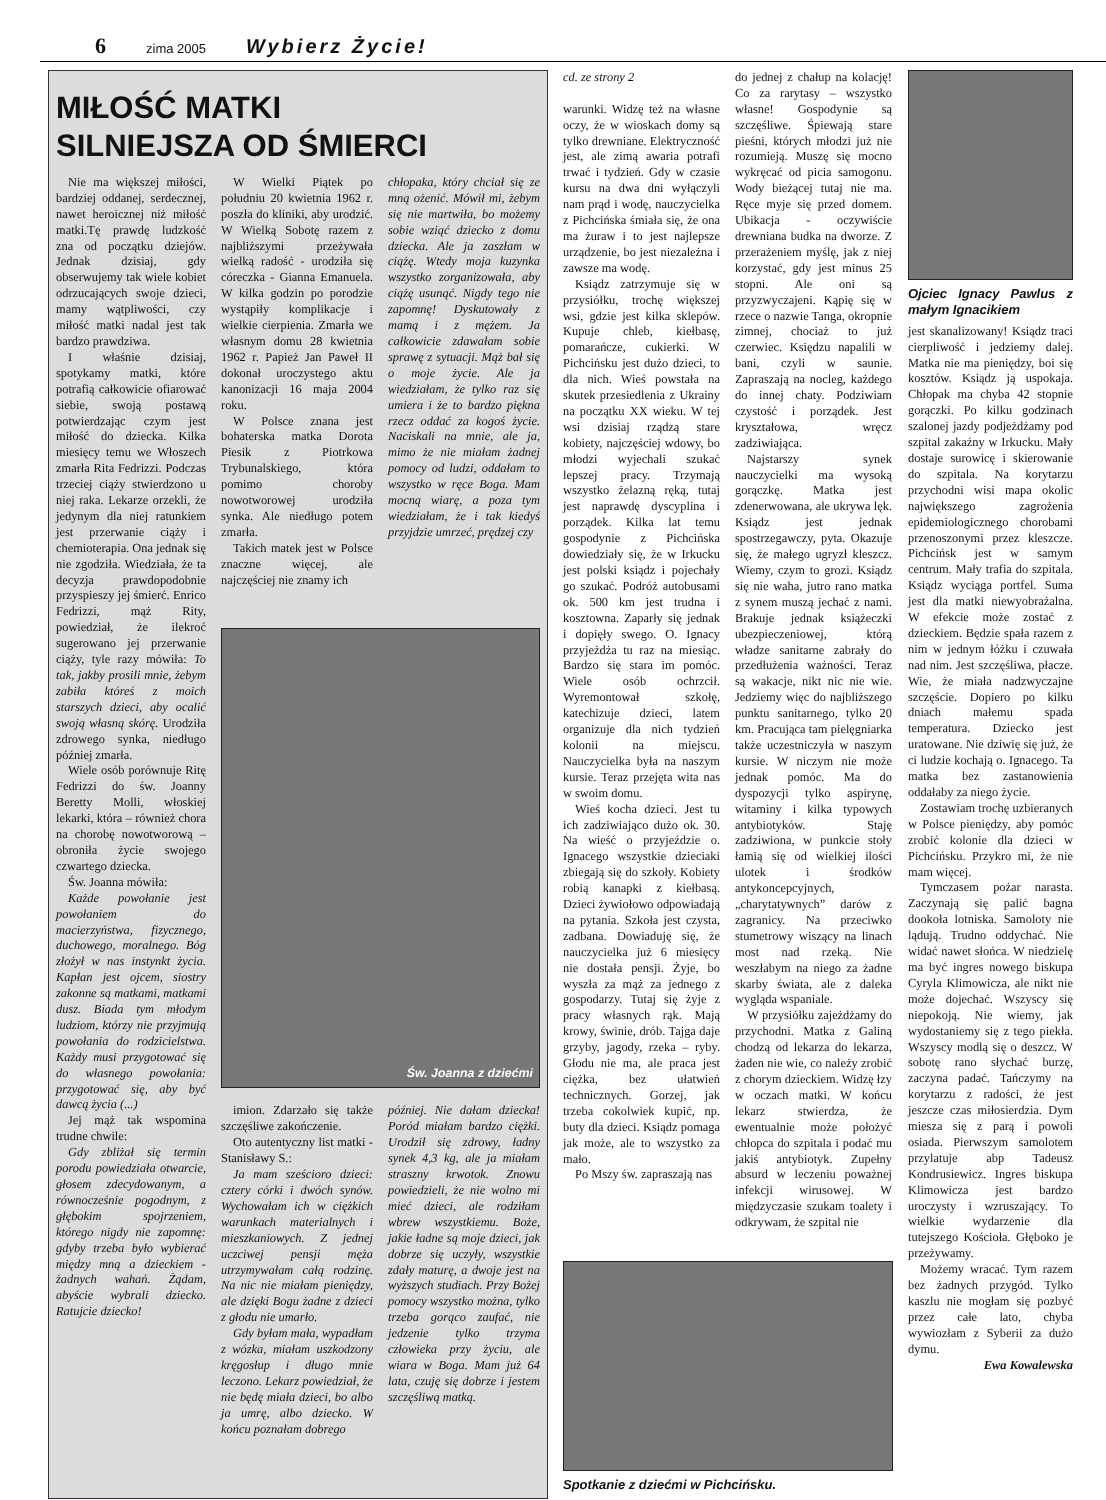6 zima 2005 Wybierz Życie!
MIŁOŚĆ MATKI
SILNIEJSZA OD ŚMIERCI
Nie ma większej miłości, bardziej oddanej, serdecznej, nawet heroicznej niż miłość matki.Tę prawdę ludzkość zna od początku dziejów. Jednak dzisiaj, gdy obserwujemy tak wiele kobiet odrzucających swoje dzieci, mamy wątpliwości, czy miłość matki nadal jest tak bardzo prawdziwa.
I właśnie dzisiaj, spotykamy matki, które potrafią całkowicie ofiarować siebie, swoją postawą potwierdzając czym jest miłość do dziecka. Kilka miesięcy temu we Włoszech zmarła Rita Fedrizzi. Podczas trzeciej ciąży stwierdzono u niej raka. Lekarze orzekli, że jedynym dla niej ratunkiem jest przerwanie ciąży i chemioterapia. Ona jednak się nie zgodziła. Wiedziała, że ta decyzja prawdopodobnie przyspieszy jej śmierć. Enrico Fedrizzi, mąż Rity, powiedział, że ilekroć sugerowano jej przerwanie ciąży, tyle razy mówiła: To tak, jakby prosili mnie, żebym zabiła któreś z moich starszych dzieci, aby ocalić swoją własną skórę. Urodziła zdrowego synka, niedługo później zmarła.
Wiele osób porównuje Ritę Fedrizzi do św. Joanny Beretty Molli, włoskiej lekarki, która – również chora na chorobę nowotworową – obroniła życie swojego czwartego dziecka.
Św. Joanna mówiła:
Każde powołanie jest powołaniem do macierzyństwa, fizycznego, duchowego, moralnego. Bóg złożył w nas instynkt życia. Kapłan jest ojcem, siostry zakonne są matkami, matkami dusz. Biada tym młodym ludziom, którzy nie przyjmują powołania do rodzicielstwa. Każdy musi przygotować się do własnego powołania: przygotować się, aby być dawcą życia (...)
Jej mąż tak wspomina trudne chwile:
Gdy zbliżał się termin porodu powiedziała otwarcie, głosem zdecydowanym, a równocześnie pogodnym, z głębokim spojrzeniem, którego nigdy nie zapomnę: gdyby trzeba było wybierać między mną a dzieckiem - żadnych wahań. Żądam, abyście wybrali dziecko. Ratujcie dziecko!
W Wielki Piątek po południu 20 kwietnia 1962 r. poszła do kliniki, aby urodzić. W Wielką Sobotę razem z najbliższymi przeżywała wielką radość - urodziła się córeczka - Gianna Emanuela. W kilka godzin po porodzie wystąpiły komplikacje i wielkie cierpienia. Zmarła we własnym domu 28 kwietnia 1962 r. Papież Jan Paweł II dokonał uroczystego aktu kanonizacji 16 maja 2004 roku.
W Polsce znana jest bohaterska matka Dorota Piesik z Piotrkowa Trybunalskiego, która pomimo choroby nowotworowej urodziła synka. Ale niedługo potem zmarła.
Takich matek jest w Polsce znaczne więcej, ale najczęściej nie znamy ich
chłopaka, który chciał się ze mną ożenić. Mówił mi, żebym się nie martwiła, bo możemy sobie wziąć dziecko z domu dziecka. Ale ja zaszłam w ciążę. Wtedy moja kuzynka wszystko zorganizowała, aby ciążę usunąć. Nigdy tego nie zapomnę! Dyskutowały z mamą i z mężem. Ja całkowicie zdawałam sobie sprawę z sytuacji. Mąż bał się o moje życie. Ale ja wiedziałam, że tylko raz się umiera i że to bardzo piękna rzecz oddać za kogoś życie. Naciskali na mnie, ale ja, mimo że nie miałam żadnej pomocy od ludzi, oddałam to wszystko w ręce Boga. Mam mocną wiarę, a poza tym wiedziałam, że i tak kiedyś przyjdzie umrzeć, prędzej czy
Św. Joanna z dziećmi
imion. Zdarzało się także szczęśliwe zakończenie.
Oto autentyczny list matki - Stanisławy S.:
Ja mam sześcioro dzieci: cztery córki i dwóch synów. Wychowałam ich w ciężkich warunkach materialnych i mieszkaniowych. Z jednej uczciwej pensji męża utrzymywałam całą rodzinę. Na nic nie miałam pieniędzy, ale dzięki Bogu żadne z dzieci z głodu nie umarło.
Gdy byłam mała, wypadłam z wózka, miałam uszkodzony kręgosłup i długo mnie leczono. Lekarz powiedział, że nie będę miała dzieci, bo albo ja umrę, albo dziecko. W końcu poznałam dobrego
później. Nie dałam dziecka! Poród miałam bardzo ciężki. Urodził się zdrowy, ładny synek 4,3 kg, ale ja miałam straszny krwotok. Znowu powiedzieli, że nie wolno mi mieć dzieci, ale rodziłam wbrew wszystkiemu. Boże, jakie ładne są moje dzieci, jak dobrze się uczyły, wszystkie zdały maturę, a dwoje jest na wyższych studiach. Przy Bożej pomocy wszystko można, tylko trzeba gorąco zaufać, nie jedzenie tylko trzyma człowieka przy życiu, ale wiara w Boga. Mam już 64 lata, czuję się dobrze i jestem szczęśliwą matką.
cd. ze strony 2
warunki. Widzę też na własne oczy, że w wioskach domy są tylko drewniane. Elektryczność jest, ale zimą awaria potrafi trwać i tydzień. Gdy w czasie kursu na dwa dni wyłączyli nam prąd i wodę, nauczycielka z Pichcińska śmiała się, że ona ma żuraw i to jest najlepsze urządzenie, bo jest niezależna i zawsze ma wodę.
Ksiądz zatrzymuje się w przysiółku, trochę większej wsi, gdzie jest kilka sklepów. Kupuje chleb, kiełbasę, pomarańcze, cukierki. W Pichcińsku jest dużo dzieci, to dla nich. Wieś powstała na skutek przesiedlenia z Ukrainy na początku XX wieku. W tej wsi dzisiaj rządzą stare kobiety, najczęściej wdowy, bo młodzi wyjechali szukać lepszej pracy. Trzymają wszystko żelazną ręką, tutaj jest naprawdę dyscyplina i porządek. Kilka lat temu gospodynie z Pichcińska dowiedziały się, że w Irkucku jest polski ksiądz i pojechały go szukać. Podróż autobusami ok. 500 km jest trudna i kosztowna. Zaparły się jednak i dopięły swego. O. Ignacy przyjeżdża tu raz na miesiąc. Bardzo się stara im pomóc. Wiele osób ochrzcił. Wyremontował szkołę, katechizuje dzieci, latem organizuje dla nich tydzień kolonii na miejscu. Nauczycielka była na naszym kursie. Teraz przejęta wita nas w swoim domu.
Wieś kocha dzieci. Jest tu ich zadziwiająco dużo ok. 30. Na wieść o przyjeździe o. Ignacego wszystkie dzieciaki zbiegają się do szkoły. Kobiety robią kanapki z kiełbasą. Dzieci żywiołowo odpowiadają na pytania. Szkoła jest czysta, zadbana. Dowiaduję się, że nauczycielka już 6 miesięcy nie dostała pensji. Żyje, bo wyszła za mąż za jednego z gospodarzy. Tutaj się żyje z pracy własnych rąk. Mają krowy, świnie, drób. Tajga daje grzyby, jagody, rzeka – ryby. Głodu nie ma, ale praca jest ciężka, bez ułatwień technicznych. Gorzej, jak trzeba cokolwiek kupić, np. buty dla dzieci. Ksiądz pomaga jak może, ale to wszystko za mało.
Po Mszy św. zapraszają nas
do jednej z chałup na kolację! Co za rarytasy – wszystko własne! Gospodynie są szczęśliwe. Śpiewają stare pieśni, których młodzi już nie rozumieją. Muszę się mocno wykręcać od picia samogonu. Wody bieżącej tutaj nie ma. Ręce myje się przed domem. Ubikacja - oczywiście drewniana budka na dworze. Z przerażeniem myślę, jak z niej korzystać, gdy jest minus 25 stopni. Ale oni są przyzwyczajeni. Kąpię się w rzece o nazwie Tanga, okropnie zimnej, chociaż to już czerwiec. Księdzu napalili w bani, czyli w saunie. Zapraszają na nocleg, każdego do innej chaty. Podziwiam czystość i porządek. Jest kryształowa, wręcz zadziwiająca.
Najstarszy synek nauczycielki ma wysoką gorączkę. Matka jest zdenerwowana, ale ukrywa lęk. Ksiądz jest jednak spostrzegawczy, pyta. Okazuje się, że małego ugryzł kleszcz. Wiemy, czym to grozi. Ksiądz się nie waha, jutro rano matka z synem muszą jechać z nami. Brakuje jednak książeczki ubezpieczeniowej, którą władze sanitarne zabrały do przedłużenia ważności. Teraz są wakacje, nikt nic nie wie. Jedziemy więc do najbliższego punktu sanitarnego, tylko 20 km. Pracująca tam pielęgniarka także uczestniczyła w naszym kursie. W niczym nie może jednak pomóc. Ma do dyspozycji tylko aspirynę, witaminy i kilka typowych antybiotyków. Staję zadziwiona, w punkcie stoły łamią się od wielkiej ilości ulotek i środków antykoncepcyjnych, „charytatywnych” darów z zagranicy. Na przeciwko stumetrowy wiszący na linach most nad rzeką. Nie weszłabym na niego za żadne skarby świata, ale z daleka wygląda wspaniale.
W przysiółku zajeżdżamy do przychodni. Matka z Galiną chodzą od lekarza do lekarza, żaden nie wie, co należy zrobić z chorym dzieckiem. Widzę łzy w oczach matki. W końcu lekarz stwierdza, że ewentualnie może położyć chłopca do szpitala i podać mu jakiś antybiotyk. Zupełny absurd w leczeniu poważnej infekcji wirusowej. W międzyczasie szukam toalety i odkrywam, że szpital nie
Spotkanie z dziećmi w Pichcińsku.
Ojciec Ignacy Pawlus z małym Ignacikiem
jest skanalizowany! Ksiądz traci cierpliwość i jedziemy dalej. Matka nie ma pieniędzy, boi się kosztów. Ksiądz ją uspokaja. Chłopak ma chyba 42 stopnie gorączki. Po kilku godzinach szalonej jazdy podjeżdżamy pod szpital zakaźny w Irkucku. Mały dostaje surowicę i skierowanie do szpitala. Na korytarzu przychodni wisi mapa okolic największego zagrożenia epidemiologicznego chorobami przenoszonymi przez kleszcze. Pichcińsk jest w samym centrum. Mały trafia do szpitala. Ksiądz wyciąga portfel. Suma jest dla matki niewyobrażalna. W efekcie może zostać z dzieckiem. Będzie spała razem z nim w jednym łóżku i czuwała nad nim. Jest szczęśliwa, płacze. Wie, że miała nadzwyczajne szczęście. Dopiero po kilku dniach małemu spada temperatura. Dziecko jest uratowane. Nie dziwię się już, że ci ludzie kochają o. Ignacego. Ta matka bez zastanowienia oddałaby za niego życie.
Zostawiam trochę uzbieranych w Polsce pieniędzy, aby pomóc zrobić kolonie dla dzieci w Pichcińsku. Przykro mi, że nie mam więcej.
Tymczasem pożar narasta. Zaczynają się palić bagna dookoła lotniska. Samoloty nie lądują. Trudno oddychać. Nie widać nawet słońca. W niedzielę ma być ingres nowego biskupa Cyryla Klimowicza, ale nikt nie może dojechać. Wszyscy się niepokoją. Nie wiemy, jak wydostaniemy się z tego piekła. Wszyscy modlą się o deszcz. W sobotę rano słychać burzę, zaczyna padać. Tańczymy na korytarzu z radości, że jest jeszcze czas miłosierdzia. Dym miesza się z parą i powoli osiada. Pierwszym samolotem przylatuje abp Tadeusz Kondrusiewicz. Ingres biskupa Klimowicza jest bardzo uroczysty i wzruszający. To wielkie wydarzenie dla tutejszego Kościoła. Głęboko je przeżywamy.
Możemy wracać. Tym razem bez żadnych przygód. Tylko kaszlu nie mogłam się pozbyć przez całe lato, chyba wywiozłam z Syberii za dużo dymu.
Ewa Kowalewska